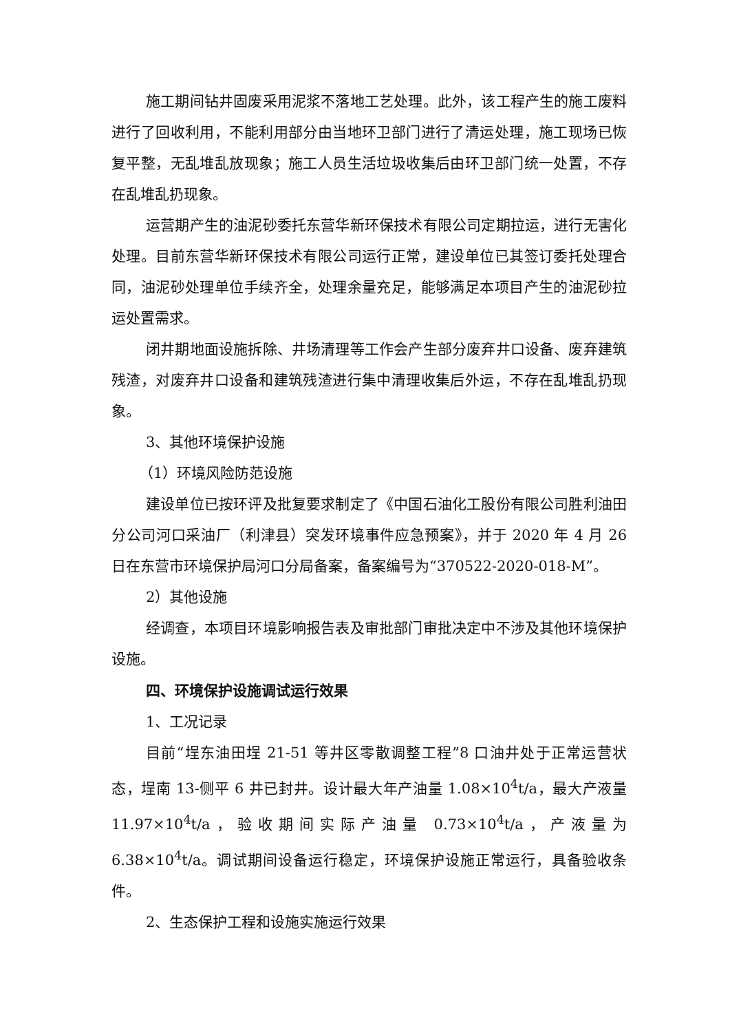施工期间钻井固废采用泥浆不落地工艺处理。此外，该工程产生的施工废料进行了回收利用，不能利用部分由当地环卫部门进行了清运处理，施工现场已恢复平整，无乱堆乱放现象；施工人员生活垃圾收集后由环卫部门统一处置，不存在乱堆乱扔现象。
运营期产生的油泥砂委托东营华新环保技术有限公司定期拉运，进行无害化处理。目前东营华新环保技术有限公司运行正常，建设单位已其签订委托处理合同，油泥砂处理单位手续齐全，处理余量充足，能够满足本项目产生的油泥砂拉运处置需求。
闭井期地面设施拆除、井场清理等工作会产生部分废弃井口设备、废弃建筑残渣，对废弃井口设备和建筑残渣进行集中清理收集后外运，不存在乱堆乱扔现象。
3、其他环境保护设施
（1）环境风险防范设施
建设单位已按环评及批复要求制定了《中国石油化工股份有限公司胜利油田分公司河口采油厂（利津县）突发环境事件应急预案》，并于 2020 年 4 月 26 日在东营市环境保护局河口分局备案，备案编号为“370522-2020-018-M”。
2）其他设施
经调查，本项目环境影响报告表及审批部门审批决定中不涉及其他环境保护设施。
四、环境保护设施调试运行效果
1、工况记录
目前“埕东油田埕 21-51 等井区零散调整工程”8 口油井处于正常运营状态，埕南 13-侧平 6 井已封井。设计最大年产油量 1.08×10<sup>4</sup>t/a，最大产液量 11.97×10<sup>4</sup>t/a，验收期间实际产油量 0.73×10<sup>4</sup>t/a，产液量为 6.38×10<sup>4</sup>t/a。调试期间设备运行稳定，环境保护设施正常运行，具备验收条件。
2、生态保护工程和设施实施运行效果